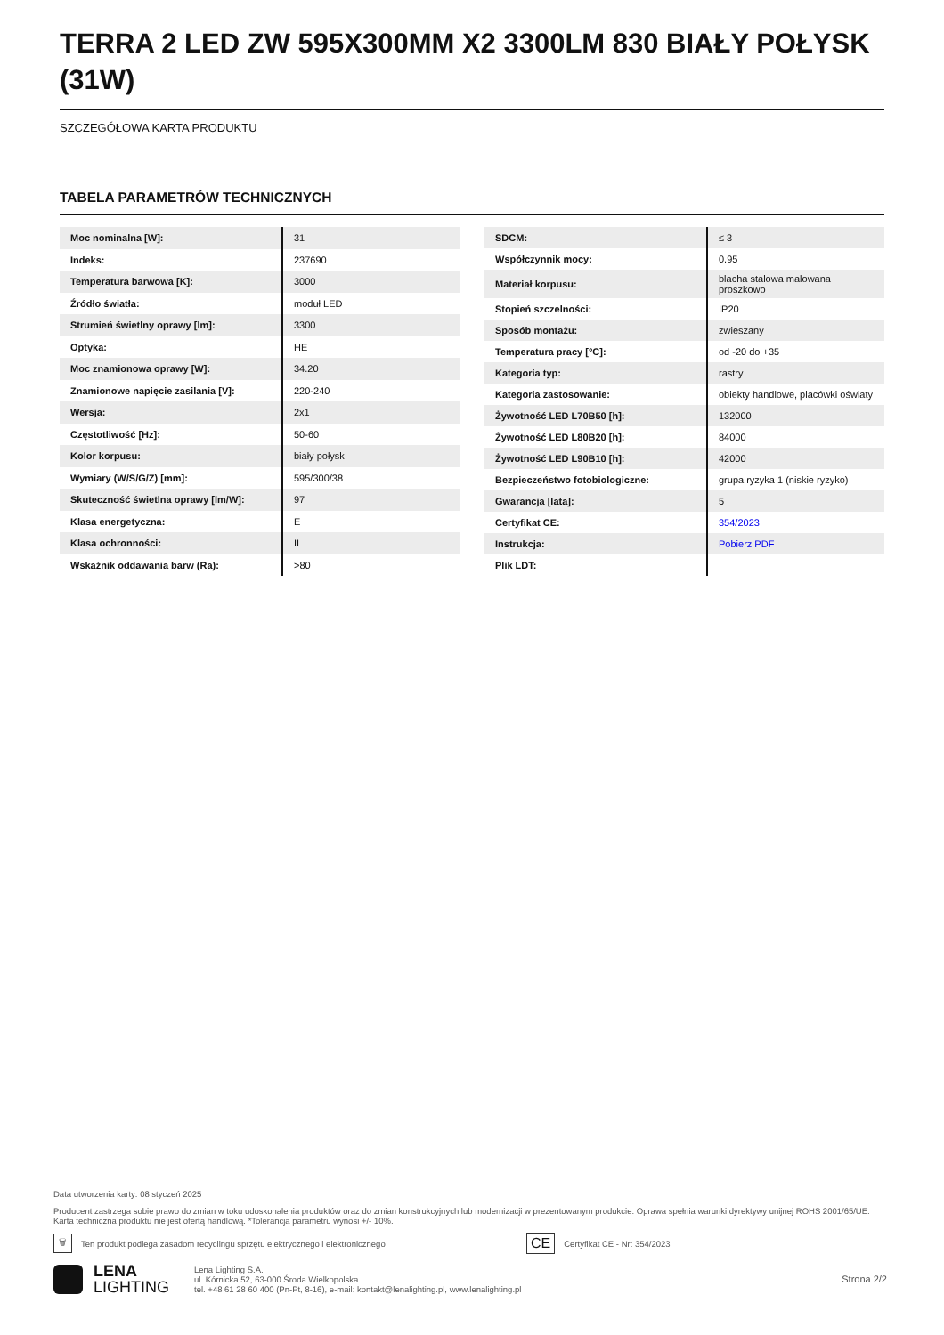TERRA 2 LED ZW 595X300MM X2 3300LM 830 BIAŁY POŁYSK (31W)
SZCZEGÓŁOWA KARTA PRODUKTU
TABELA PARAMETRÓW TECHNICZNYCH
| Moc nominalna [W]: | 31 |
| Indeks: | 237690 |
| Temperatura barwowa [K]: | 3000 |
| Źródło światła: | moduł LED |
| Strumień świetlny oprawy [lm]: | 3300 |
| Optyka: | HE |
| Moc znamionowa oprawy [W]: | 34.20 |
| Znamionowe napięcie zasilania [V]: | 220-240 |
| Wersja: | 2x1 |
| Częstotliwość [Hz]: | 50-60 |
| Kolor korpusu: | biały połysk |
| Wymiary (W/S/G/Z) [mm]: | 595/300/38 |
| Skuteczność świetlna oprawy [lm/W]: | 97 |
| Klasa energetyczna: | E |
| Klasa ochronności: | II |
| Wskaźnik oddawania barw (Ra): | >80 |
| SDCM: | ≤ 3 |
| Współczynnik mocy: | 0.95 |
| Materiał korpusu: | blacha stalowa malowana proszkowo |
| Stopień szczelności: | IP20 |
| Sposób montażu: | zwieszany |
| Temperatura pracy [°C]: | od -20 do +35 |
| Kategoria typ: | rastry |
| Kategoria zastosowanie: | obiekty handlowe, placówki oświaty |
| Żywotność LED L70B50 [h]: | 132000 |
| Żywotność LED L80B20 [h]: | 84000 |
| Żywotność LED L90B10 [h]: | 42000 |
| Bezpieczeństwo fotobiologiczne: | grupa ryzyka 1 (niskie ryzyko) |
| Gwarancja [lata]: | 5 |
| Certyfikat CE: | 354/2023 |
| Instrukcja: | Pobierz PDF |
| Plik LDT: | |
Data utworzenia karty: 08 styczeń 2025
Producent zastrzega sobie prawo do zmian w toku udoskonalenia produktów oraz do zmian konstrukcyjnych lub modernizacji w prezentowanym produkcie. Oprawa spełnia warunki dyrektywy unijnej ROHS 2001/65/UE. Karta techniczna produktu nie jest ofertą handlową. *Tolerancja parametru wynosi +/- 10%.
🗑 Ten produkt podlega zasadom recyclingu sprzętu elektrycznego i elektronicznego CE Certyfikat CE - Nr: 354/2023
LENA
LIGHTING
Lena Lighting S.A.
ul. Kórnicka 52, 63-000 Środa Wielkopolska
tel. +48 61 28 60 400 (Pn-Pt, 8-16), e-mail: kontakt@lenalighting.pl, www.lenalighting.pl
Strona 2/2